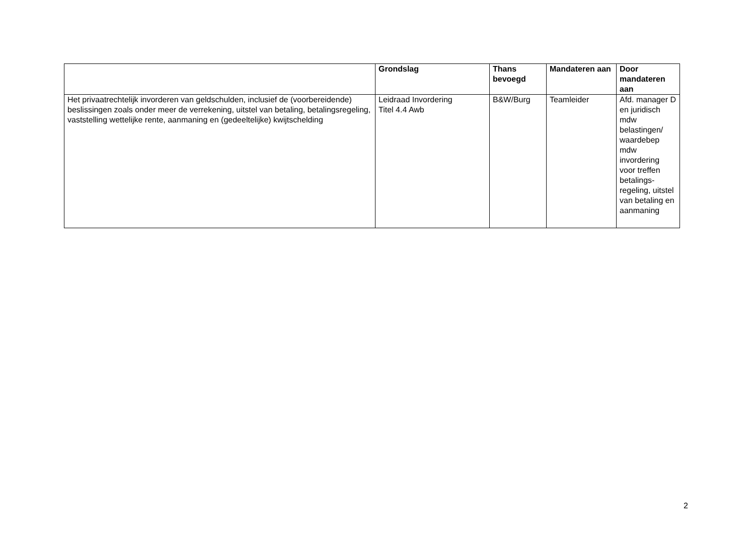| | Grondslag | Thans bevoegd | Mandateren aan | Door mandateren aan |
| --- | --- | --- | --- | --- |
| Het privaatrechtelijk invorderen van geldschulden, inclusief de (voorbereidende) beslissingen zoals onder meer de verrekening, uitstel van betaling, betalingsregeling, vaststelling wettelijke rente, aanmaning en (gedeeltelijke) kwijtschelding | Leidraad Invordering Titel 4.4 Awb | B&W/Burg | Teamleider | Afd. manager D en juridisch mdw belastingen/ waardebep mdw invordering voor treffen betalings-regeling, uitstel van betaling en aanmaning |
2